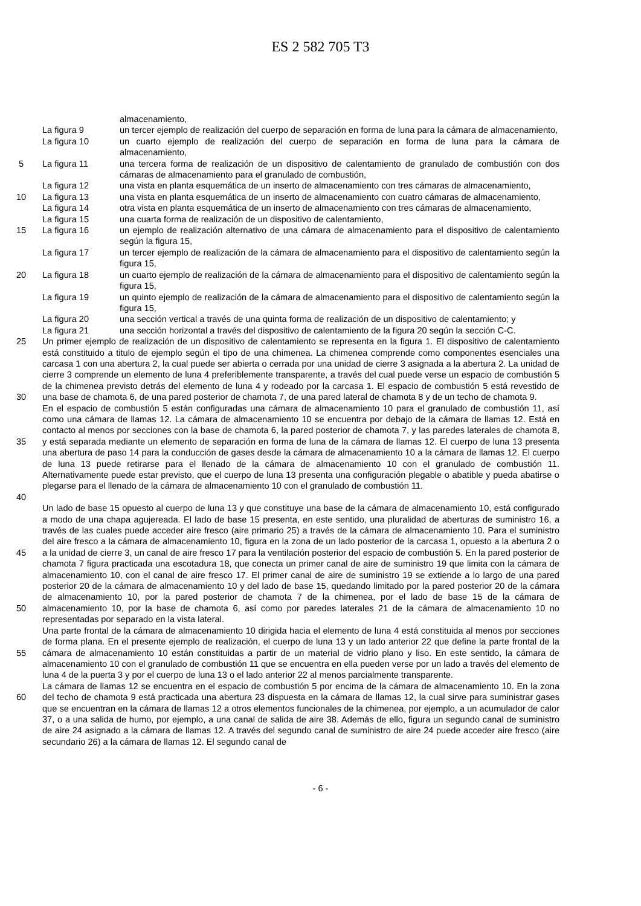ES 2 582 705 T3
almacenamiento,
La figura 9 un tercer ejemplo de realización del cuerpo de separación en forma de luna para la cámara de almacenamiento,
La figura 10 un cuarto ejemplo de realización del cuerpo de separación en forma de luna para la cámara de almacenamiento,
5 La figura 11 una tercera forma de realización de un dispositivo de calentamiento de granulado de combustión con dos cámaras de almacenamiento para el granulado de combustión,
La figura 12 una vista en planta esquemática de un inserto de almacenamiento con tres cámaras de almacenamiento,
10 La figura 13 una vista en planta esquemática de un inserto de almacenamiento con cuatro cámaras de almacenamiento,
La figura 14 otra vista en planta esquemática de un inserto de almacenamiento con tres cámaras de almacenamiento,
La figura 15 una cuarta forma de realización de un dispositivo de calentamiento,
15 La figura 16 un ejemplo de realización alternativo de una cámara de almacenamiento para el dispositivo de calentamiento según la figura 15,
La figura 17 un tercer ejemplo de realización de la cámara de almacenamiento para el dispositivo de calentamiento según la figura 15,
20 La figura 18 un cuarto ejemplo de realización de la cámara de almacenamiento para el dispositivo de calentamiento según la figura 15,
La figura 19 un quinto ejemplo de realización de la cámara de almacenamiento para el dispositivo de calentamiento según la figura 15,
La figura 20 una sección vertical a través de una quinta forma de realización de un dispositivo de calentamiento; y
La figura 21 una sección horizontal a través del dispositivo de calentamiento de la figura 20 según la sección C-C.
25
30
Un primer ejemplo de realización de un dispositivo de calentamiento se representa en la figura 1. El dispositivo de calentamiento está constituido a titulo de ejemplo según el tipo de una chimenea. La chimenea comprende como componentes esenciales una carcasa 1 con una abertura 2, la cual puede ser abierta o cerrada por una unidad de cierre 3 asignada a la abertura 2. La unidad de cierre 3 comprende un elemento de luna 4 preferiblemente transparente, a través del cual puede verse un espacio de combustión 5 de la chimenea previsto detrás del elemento de luna 4 y rodeado por la carcasa 1. El espacio de combustión 5 está revestido de una base de chamota 6, de una pared posterior de chamota 7, de una pared lateral de chamota 8 y de un techo de chamota 9.
35
40
En el espacio de combustión 5 están configuradas una cámara de almacenamiento 10 para el granulado de combustión 11, así como una cámara de llamas 12. La cámara de almacenamiento 10 se encuentra por debajo de la cámara de llamas 12. Está en contacto al menos por secciones con la base de chamota 6, la pared posterior de chamota 7, y las paredes laterales de chamota 8, y está separada mediante un elemento de separación en forma de luna de la cámara de llamas 12. El cuerpo de luna 13 presenta una abertura de paso 14 para la conducción de gases desde la cámara de almacenamiento 10 a la cámara de llamas 12. El cuerpo de luna 13 puede retirarse para el llenado de la cámara de almacenamiento 10 con el granulado de combustión 11. Alternativamente puede estar previsto, que el cuerpo de luna 13 presenta una configuración plegable o abatible y pueda abatirse o plegarse para el llenado de la cámara de almacenamiento 10 con el granulado de combustión 11.
45
50
Un lado de base 15 opuesto al cuerpo de luna 13 y que constituye una base de la cámara de almacenamiento 10, está configurado a modo de una chapa agujereada. El lado de base 15 presenta, en este sentido, una pluralidad de aberturas de suministro 16, a través de las cuales puede acceder aire fresco (aire primario 25) a través de la cámara de almacenamiento 10. Para el suministro del aire fresco a la cámara de almacenamiento 10, figura en la zona de un lado posterior de la carcasa 1, opuesto a la abertura 2 o a la unidad de cierre 3, un canal de aire fresco 17 para la ventilación posterior del espacio de combustión 5. En la pared posterior de chamota 7 figura practicada una escotadura 18, que conecta un primer canal de aire de suministro 19 que limita con la cámara de almacenamiento 10, con el canal de aire fresco 17. El primer canal de aire de suministro 19 se extiende a lo largo de una pared posterior 20 de la cámara de almacenamiento 10 y del lado de base 15, quedando limitado por la pared posterior 20 de la cámara de almacenamiento 10, por la pared posterior de chamota 7 de la chimenea, por el lado de base 15 de la cámara de almacenamiento 10, por la base de chamota 6, así como por paredes laterales 21 de la cámara de almacenamiento 10 no representadas por separado en la vista lateral.
55 Una parte frontal de la cámara de almacenamiento 10 dirigida hacia el elemento de luna 4 está constituida al menos por secciones de forma plana. En el presente ejemplo de realización, el cuerpo de luna 13 y un lado anterior 22 que define la parte frontal de la cámara de almacenamiento 10 están constituidas a partir de un material de vidrio plano y liso. En este sentido, la cámara de almacenamiento 10 con el granulado de combustión 11 que se encuentra en ella pueden verse por un lado a través del elemento de luna 4 de la puerta 3 y por el cuerpo de luna 13 o el lado anterior 22 al menos parcialmente transparente.
60 La cámara de llamas 12 se encuentra en el espacio de combustión 5 por encima de la cámara de almacenamiento 10. En la zona del techo de chamota 9 está practicada una abertura 23 dispuesta en la cámara de llamas 12, la cual sirve para suministrar gases que se encuentran en la cámara de llamas 12 a otros elementos funcionales de la chimenea, por ejemplo, a un acumulador de calor 37, o a una salida de humo, por ejemplo, a una canal de salida de aire 38. Además de ello, figura un segundo canal de suministro de aire 24 asignado a la cámara de llamas 12. A través del segundo canal de suministro de aire 24 puede acceder aire fresco (aire secundario 26) a la cámara de llamas 12. El segundo canal de
- 6 -